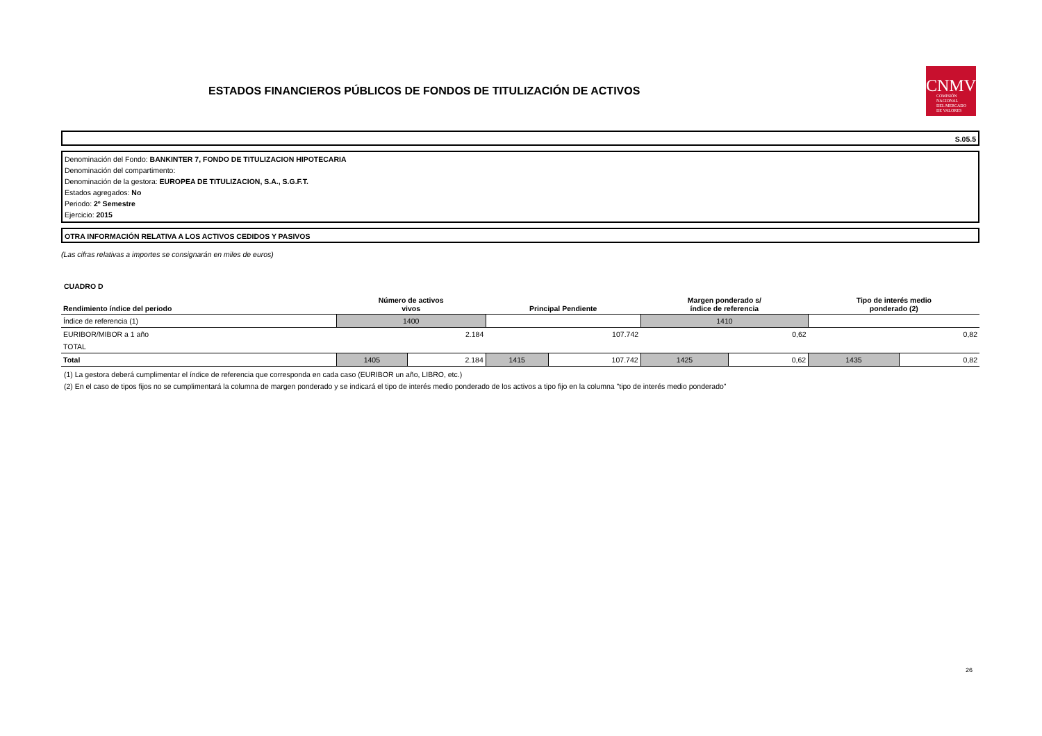ESTADOS FINANCIEROS PÚBLICOS DE FONDOS DE TITULIZACIÓN DE ACTIVOS
CNMV
COMISIÓN
NACIONAL
DEL MERCADO
DE VALORES
S.05.5
Denominación del Fondo: BANKINTER 7, FONDO DE TITULIZACION HIPOTECARIA
Denominación del compartimento:
Denominación de la gestora: EUROPEA DE TITULIZACION, S.A., S.G.F.T.
Estados agregados: No
Periodo: 2º Semestre
Ejercicio: 2015
OTRA INFORMACIÓN RELATIVA A LOS ACTIVOS CEDIDOS Y PASIVOS
(Las cifras relativas a importes se consignarán en miles de euros)
CUADRO D
| Rendimiento índice del periodo | Número de activos vivos | | Principal Pendiente | | Margen ponderado s/ índice de referencia | | Tipo de interés medio ponderado (2) | |
| --- | --- | --- | --- | --- | --- | --- | --- | --- |
| Índice de referencia (1) | 1400 | | | | 1410 | | | |
| EURIBOR/MIBOR a 1 año | 2.184 | | 107.742 | | 0,62 | | 0,82 | |
| TOTAL | | | | | | | | |
| Total | 1405 | 2.184 | 1415 | 107.742 | 1425 | 0,62 | 1435 | 0,82 |
(1) La gestora deberá cumplimentar el índice de referencia que corresponda en cada caso (EURIBOR un año, LIBRO, etc.)
(2) En el caso de tipos fijos no se cumplimentará la columna de margen ponderado y se indicará el tipo de interés medio ponderado de los activos a tipo fijo en la columna "tipo de interés medio ponderado"
26